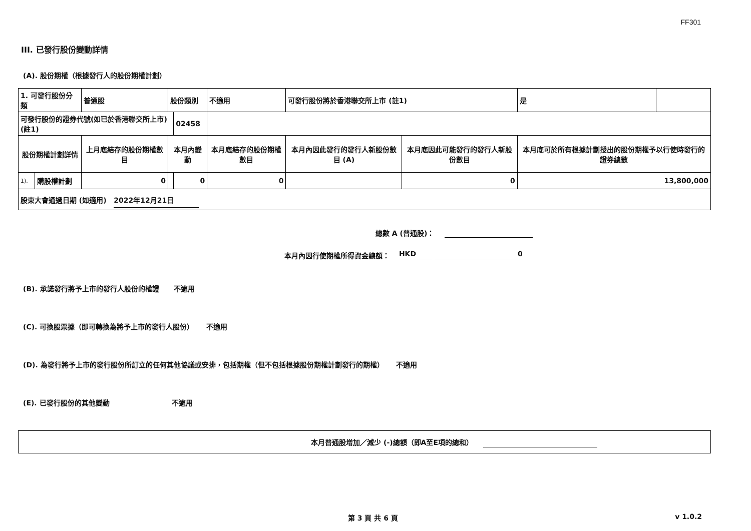FF301
III. 已發行股份變動詳情
(A). 股份期權（根據發行人的股份期權計劃）
| 1. 可發行股份分類 | | 普通股 | 股份類別 | | 不適用 | 可發行股份將於香港聯交所上市 (註1) | | 是 | |
| 可發行股份的證券代號(如已於香港聯交所上市) (註1) | | | | 02458 | | | | | |
| 股份期權計劃詳情 | | 上月底結存的股份期權數目 | 本月內變動 | | 本月底結存的股份期權數目 | 本月內因此發行的發行人新股份數目 (A) | 本月底因此可能發行的發行人新股份數目 | 本月底可於所有根據計劃授出的股份期權予以行使時發行的證券總數 | |
| 1). | 購股權計劃 | 0 | | 0 | 0 | | 0 | 13,800,000 | |
| 股東大會通過日期 (如適用) 2022年12月21日 | | | | | | | | | |
總數 A (普通股)：
本月內因行使期權所得資金總額： HKD 0
(B). 承諾發行將予上市的發行人股份的權證 不適用
(C). 可換股票據（即可轉換為將予上市的發行人股份） 不適用
(D). 為發行將予上市的發行股份所訂立的任何其他協議或安排，包括期權（但不包括根據股份期權計劃發行的期權） 不適用
(E). 已發行股份的其他變動 不適用
本月普通股增加／減少 (-)總額（即A至E項的總和）
第 3 頁 共 6 頁 v 1.0.2